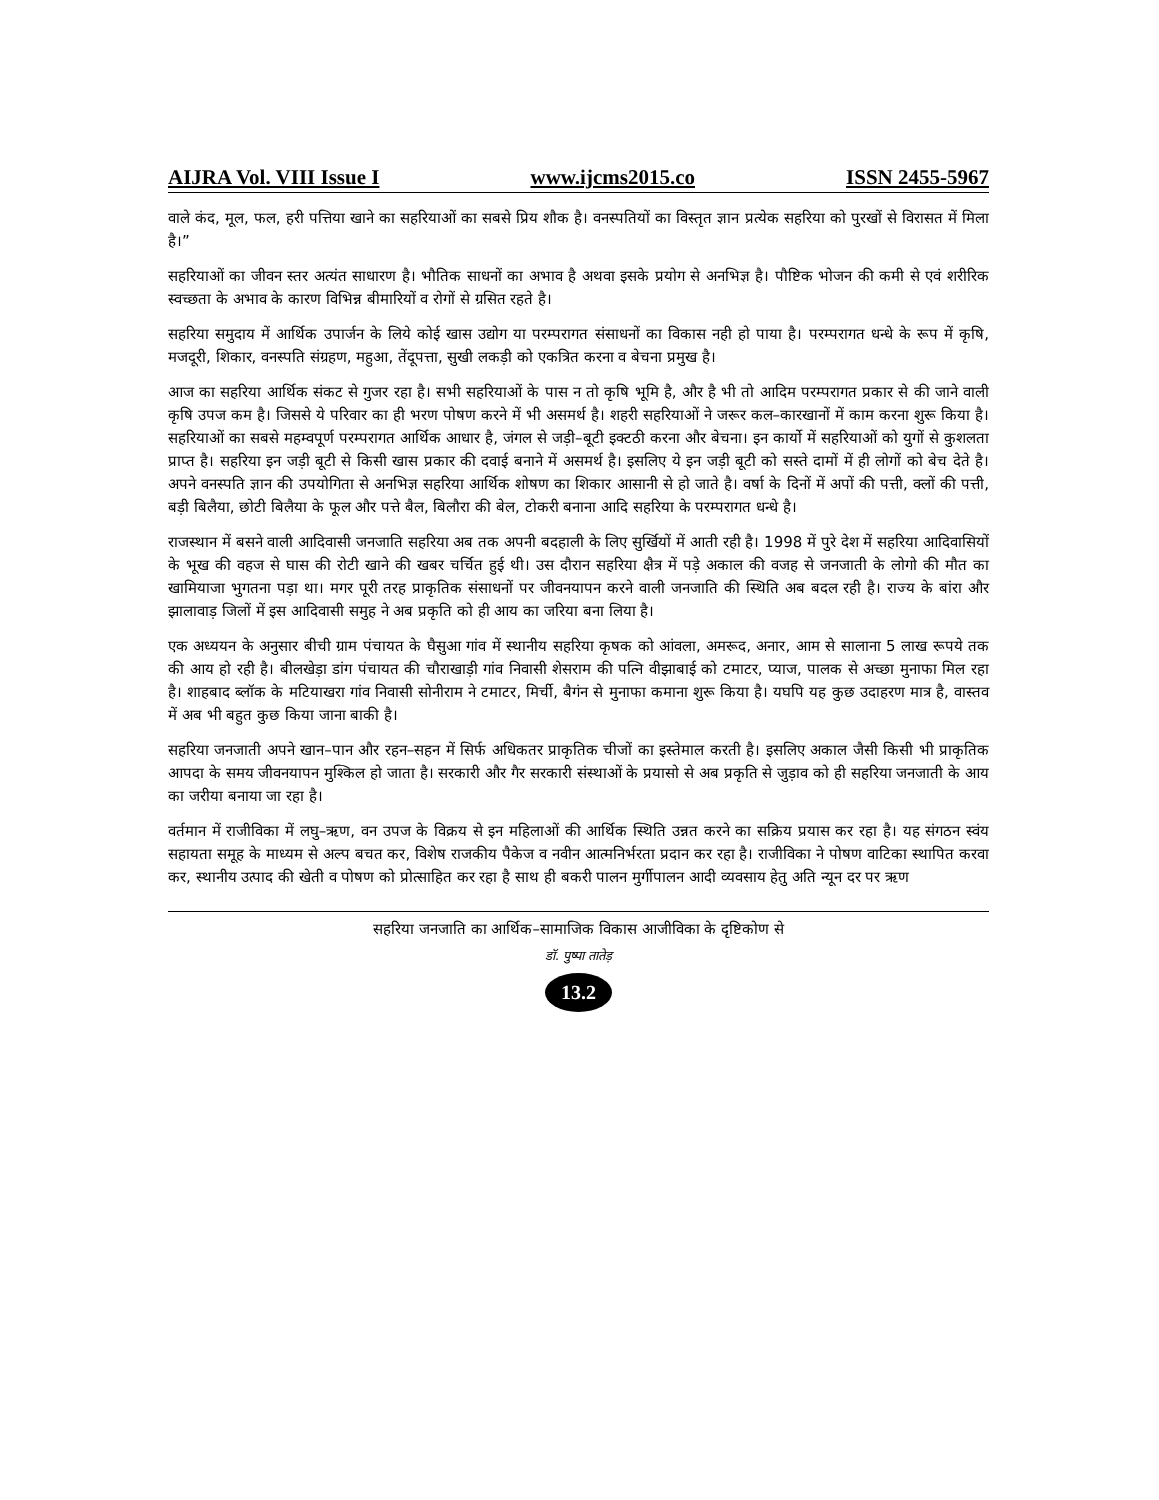AIJRA Vol. VIII Issue I www.ijcms2015.co ISSN 2455-5967
वाले कंद, मूल, फल, हरी पत्तिया खाने का सहरियाओं का सबसे प्रिय शौक है। वनस्पतियों का विस्तृत ज्ञान प्रत्येक सहरिया को पुरखों से विरासत में मिला है।”
सहरियाओं का जीवन स्तर अत्यंत साधारण है। भौतिक साधनों का अभाव है अथवा इसके प्रयोग से अनभिज्ञ है। पौष्टिक भोजन की कमी से एवं शरीरिक स्वच्छता के अभाव के कारण विभिन्न बीमारियों व रोगों से ग्रसित रहते है।
सहरिया समुदाय में आर्थिक उपार्जन के लिये कोई खास उद्योग या परम्परागत संसाधनों का विकास नही हो पाया है। परम्परागत धन्धे के रूप में कृषि, मजदूरी, शिकार, वनस्पति संग्रहण, महुआ, तेंदूपत्ता, सुखी लकड़ी को एकत्रित करना व बेचना प्रमुख है।
आज का सहरिया आर्थिक संकट से गुजर रहा है। सभी सहरियाओं के पास न तो कृषि भूमि है, और है भी तो आदिम परम्परागत प्रकार से की जाने वाली कृषि उपज कम है। जिससे ये परिवार का ही भरण पोषण करने में भी असमर्थ है। शहरी सहरियाओं ने जरूर कल–कारखानों में काम करना शुरू किया है। सहरियाओं का सबसे महम्वपूर्ण परम्परागत आर्थिक आधार है, जंगल से जड़ी–बूटी इक्टठी करना और बेचना। इन कार्यो में सहरियाओं को युगों से कुशलता प्राप्त है। सहरिया इन जड़ी बूटी से किसी खास प्रकार की दवाई बनाने में असमर्थ है। इसलिए ये इन जड़ी बूटी को सस्ते दामों में ही लोगों को बेच देते है। अपने वनस्पति ज्ञान की उपयोगिता से अनभिज्ञ सहरिया आर्थिक शोषण का शिकार आसानी से हो जाते है। वर्षा के दिनों में अपों की पत्ती, क्लों की पत्ती, बड़ी बिलैया, छोटी बिलैया के फूल और पत्ते बैल, बिलौरा की बेल, टोकरी बनाना आदि सहरिया के परम्परागत धन्धे है।
राजस्थान में बसने वाली आदिवासी जनजाति सहरिया अब तक अपनी बदहाली के लिए सुर्खियों में आती रही है। 1998 में पुरे देश में सहरिया आदिवासियों के भूख की वहज से घास की रोटी खाने की खबर चर्चित हुई थी। उस दौरान सहरिया क्षैत्र में पड़े अकाल की वजह से जनजाती के लोगो की मौत का खामियाजा भुगतना पड़ा था। मगर पूरी तरह प्राकृतिक संसाधनों पर जीवनयापन करने वाली जनजाति की स्थिति अब बदल रही है। राज्य के बांरा और झालावाड़ जिलों में इस आदिवासी समुह ने अब प्रकृति को ही आय का जरिया बना लिया है।
एक अध्ययन के अनुसार बीची ग्राम पंचायत के घैसुआ गांव में स्थानीय सहरिया कृषक को आंवला, अमरूद, अनार, आम से सालाना 5 लाख रूपये तक की आय हो रही है। बीलखेड़ा डांग पंचायत की चौराखाड़ी गांव निवासी शेसराम की पत्नि वीझाबाई को टमाटर, प्याज, पालक से अच्छा मुनाफा मिल रहा है। शाहबाद ब्लॉक के मटियाखरा गांव निवासी सोनीराम ने टमाटर, मिर्ची, बैगंन से मुनाफा कमाना शुरू किया है। यघपि यह कुछ उदाहरण मात्र है, वास्तव में अब भी बहुत कुछ किया जाना बाकी है।
सहरिया जनजाती अपने खान–पान और रहन–सहन में सिर्फ अधिकतर प्राकृतिक चीजों का इस्तेमाल करती है। इसलिए अकाल जैसी किसी भी प्राकृतिक आपदा के समय जीवनयापन मुश्किल हो जाता है। सरकारी और गैर सरकारी संस्थाओं के प्रयासो से अब प्रकृति से जुड़ाव को ही सहरिया जनजाती के आय का जरीया बनाया जा रहा है।
वर्तमान में राजीविका में लघु–ऋण, वन उपज के विक्रय से इन महिलाओं की आर्थिक स्थिति उन्नत करने का सक्रिय प्रयास कर रहा है। यह संगठन स्वंय सहायता समूह के माध्यम से अल्प बचत कर, विशेष राजकीय पैकेज व नवीन आत्मनिर्भरता प्रदान कर रहा है। राजीविका ने पोषण वाटिका स्थापित करवा कर, स्थानीय उत्पाद की खेती व पोषण को प्रोत्साहित कर रहा है साथ ही बकरी पालन मुर्गीपालन आदी व्यवसाय हेतु अति न्यून दर पर ऋण
सहरिया जनजाति का आर्थिक–सामाजिक विकास आजीविका के दृष्टिकोण से
डॉ. पुष्पा तातेड़
13.2